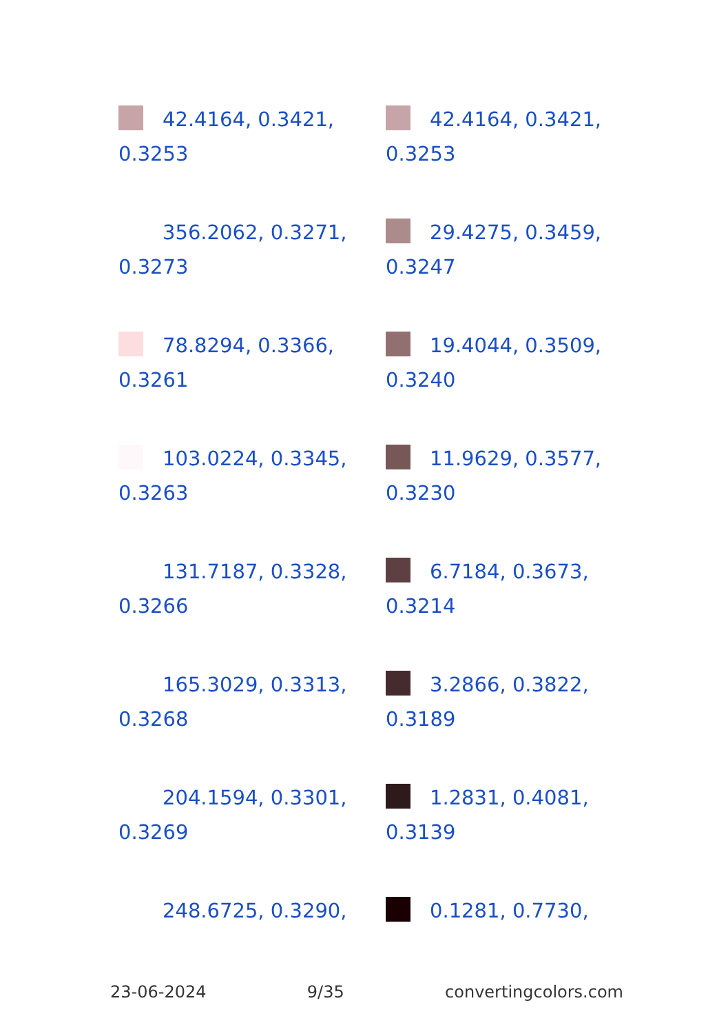42.4164, 0.3421, 0.3253
42.4164, 0.3421, 0.3253
356.2062, 0.3271, 0.3273
29.4275, 0.3459, 0.3247
78.8294, 0.3366, 0.3261
19.4044, 0.3509, 0.3240
103.0224, 0.3345, 0.3263
11.9629, 0.3577, 0.3230
131.7187, 0.3328, 0.3266
6.7184, 0.3673, 0.3214
165.3029, 0.3313, 0.3268
3.2866, 0.3822, 0.3189
204.1594, 0.3301, 0.3269
1.2831, 0.4081, 0.3139
248.6725, 0.3290,
0.1281, 0.7730,
23-06-2024 9/35 convertingcolors.com